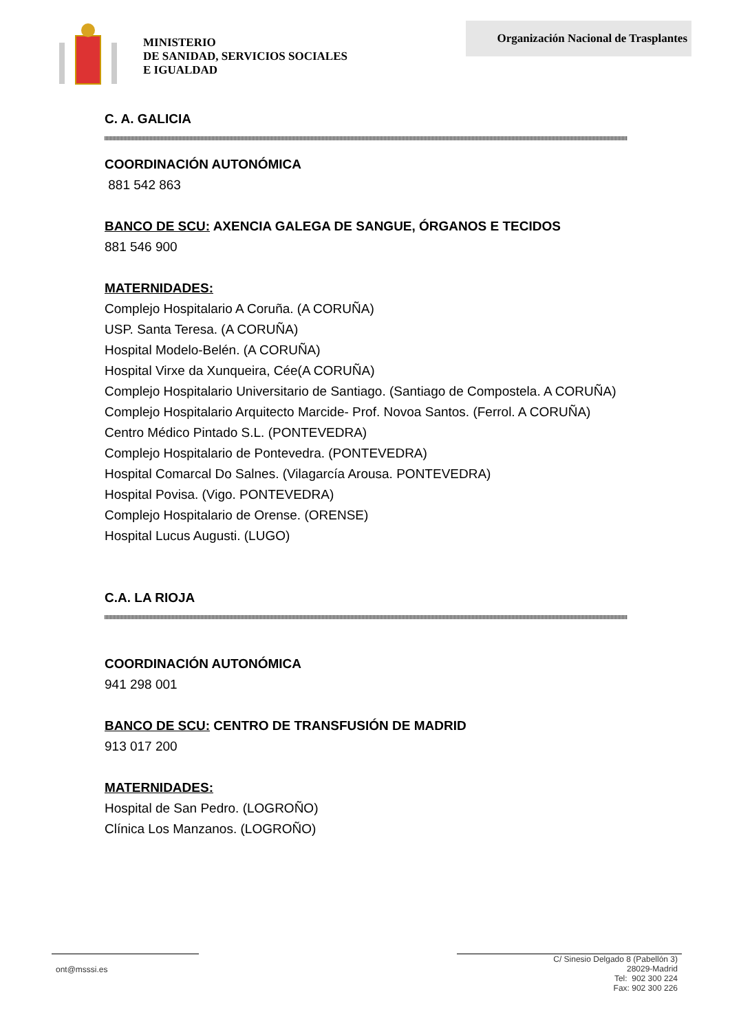MINISTERIO
DE SANIDAD, SERVICIOS SOCIALES
E IGUALDAD
Organización Nacional de Trasplantes
C. A. GALICIA
COORDINACIÓN AUTONÓMICA
881 542 863
BANCO DE SCU: AXENCIA GALEGA DE SANGUE, ÓRGANOS E TECIDOS
881 546 900
MATERNIDADES:
Complejo Hospitalario A Coruña. (A CORUÑA)
USP. Santa Teresa. (A CORUÑA)
Hospital Modelo-Belén. (A CORUÑA)
Hospital Virxe da Xunqueira, Cée(A CORUÑA)
Complejo Hospitalario Universitario de Santiago. (Santiago de Compostela. A CORUÑA)
Complejo Hospitalario Arquitecto Marcide- Prof. Novoa Santos. (Ferrol. A CORUÑA)
Centro Médico Pintado S.L. (PONTEVEDRA)
Complejo Hospitalario de Pontevedra. (PONTEVEDRA)
Hospital Comarcal Do Salnes. (Vilagarcía Arousa. PONTEVEDRA)
Hospital Povisa. (Vigo. PONTEVEDRA)
Complejo Hospitalario de Orense. (ORENSE)
Hospital Lucus Augusti. (LUGO)
C.A. LA RIOJA
COORDINACIÓN AUTONÓMICA
941 298 001
BANCO DE SCU: CENTRO DE TRANSFUSIÓN DE MADRID
913 017 200
MATERNIDADES:
Hospital de San Pedro. (LOGROÑO)
Clínica Los Manzanos. (LOGROÑO)
ont@msssi.es
C/ Sinesio Delgado 8 (Pabellón 3)
28029-Madrid
Tel: 902 300 224
Fax: 902 300 226